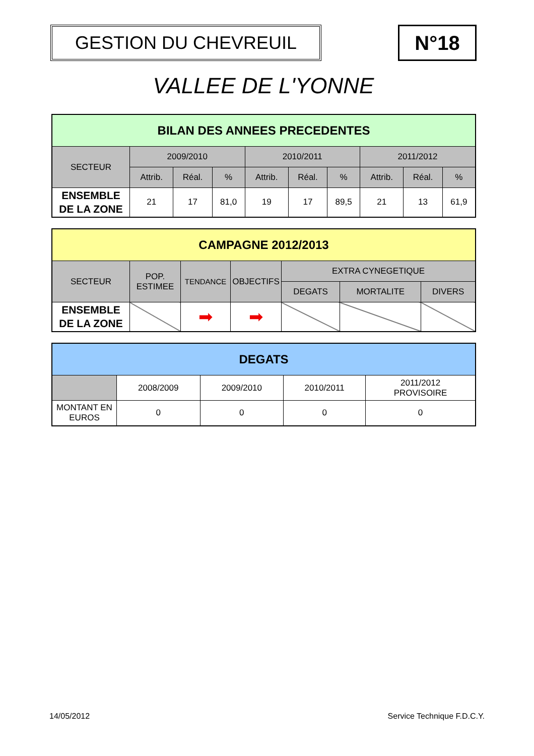GESTION DU CHEVREUIL N°18
VALLEE DE L'YONNE
| BILAN DES ANNEES PRECEDENTES | | | | | | | | | |
| --- | --- | --- | --- | --- | --- | --- | --- | --- | --- |
| SECTEUR | 2009/2010 | | | 2010/2011 | | | 2011/2012 | | |
| | Attrib. | Réal. | % | Attrib. | Réal. | % | Attrib. | Réal. | % |
| ENSEMBLE DE LA ZONE | 21 | 17 | 81,0 | 19 | 17 | 89,5 | 21 | 13 | 61,9 |
| CAMPAGNE 2012/2013 | | | | | | |
| --- | --- | --- | --- | --- | --- | --- |
| SECTEUR | POP. ESTIMEE | TENDANCE | OBJECTIFS | EXTRA CYNEGETIQUE | | |
| | | | | DEGATS | MORTALITE | DIVERS |
| ENSEMBLE DE LA ZONE | | ➡ | ➡ | | | |
| DEGATS | | | | |
| --- | --- | --- | --- | --- |
| | 2008/2009 | 2009/2010 | 2010/2011 | 2011/2012 PROVISOIRE |
| MONTANT EN EUROS | 0 | 0 | 0 | 0 |
14/05/2012 Service Technique F.D.C.Y.